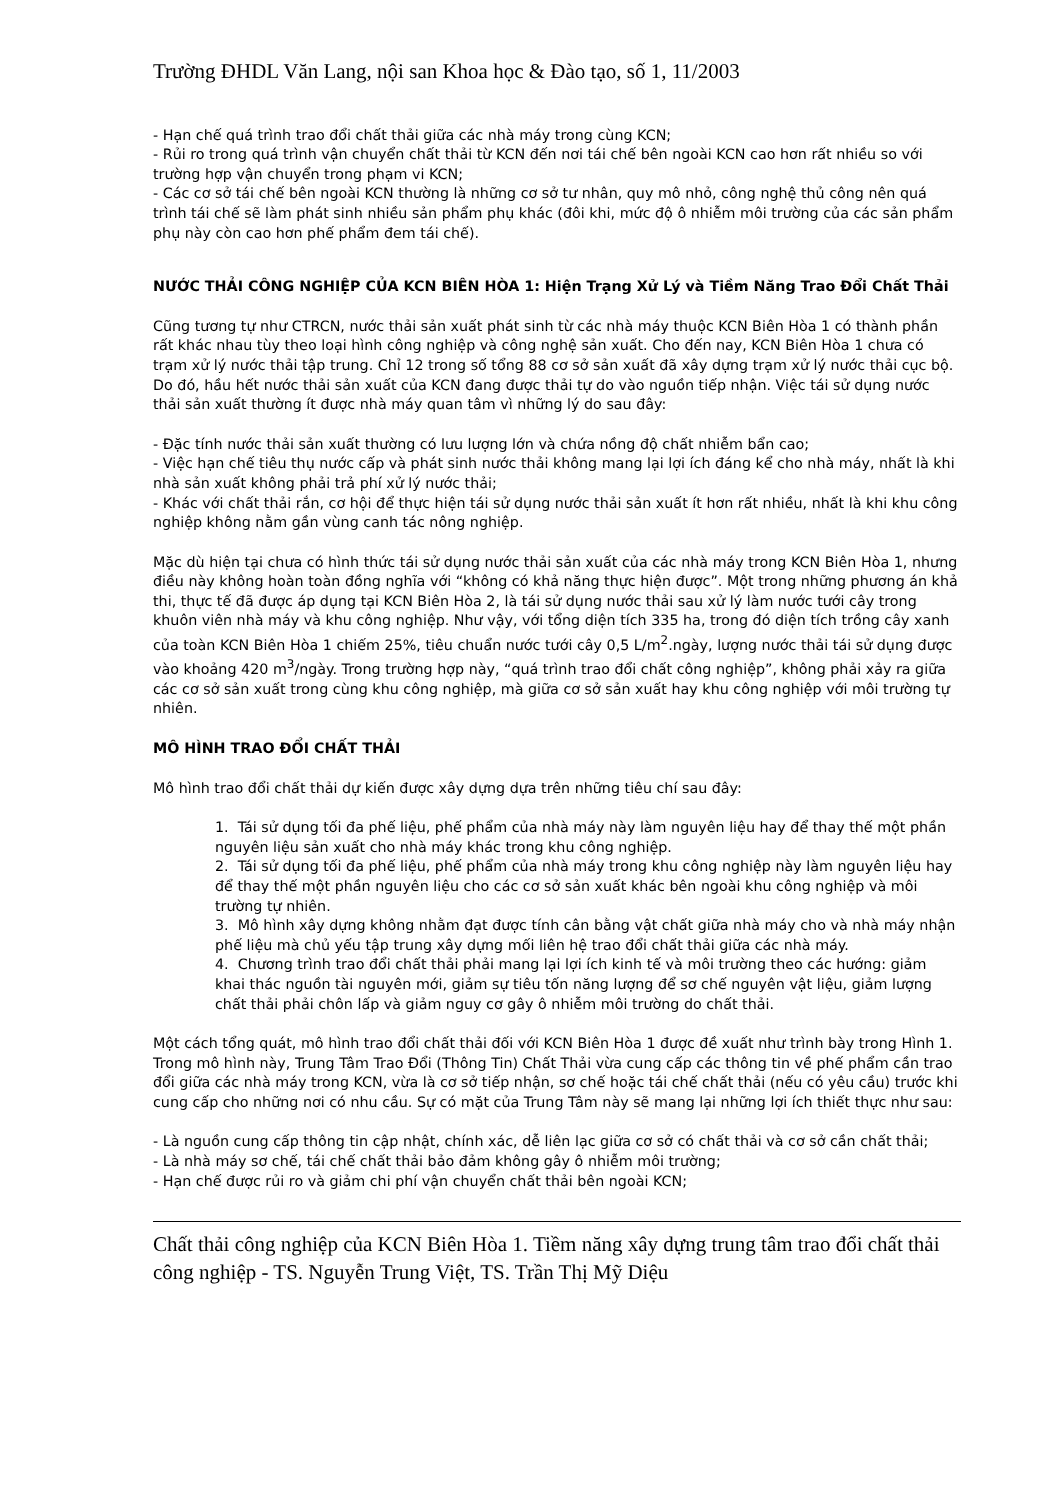Trường ĐHDL Văn Lang, nội san Khoa học & Đào tạo, số 1, 11/2003
- Hạn chế quá trình trao đổi chất thải giữa các nhà máy trong cùng KCN;
- Rủi ro trong quá trình vận chuyển chất thải từ KCN đến nơi tái chế bên ngoài KCN cao hơn rất nhiều so với trường hợp vận chuyển trong phạm vi KCN;
- Các cơ sở tái chế bên ngoài KCN thường là những cơ sở tư nhân, quy mô nhỏ, công nghệ thủ công nên quá trình tái chế sẽ làm phát sinh nhiều sản phẩm phụ khác (đôi khi, mức độ ô nhiễm môi trường của các sản phẩm phụ này còn cao hơn phế phẩm đem tái chế).
NƯỚC THẢI CÔNG NGHIỆP CỦA KCN BIÊN HÒA 1: Hiện Trạng Xử Lý và Tiềm Năng Trao Đổi Chất Thải
Cũng tương tự như CTRCN, nước thải sản xuất phát sinh từ các nhà máy thuộc KCN Biên Hòa 1 có thành phần rất khác nhau tùy theo loại hình công nghiệp và công nghệ sản xuất. Cho đến nay, KCN Biên Hòa 1 chưa có trạm xử lý nước thải tập trung. Chỉ 12 trong số tổng 88 cơ sở sản xuất đã xây dựng trạm xử lý nước thải cục bộ. Do đó, hầu hết nước thải sản xuất của KCN đang được thải tự do vào nguồn tiếp nhận. Việc tái sử dụng nước thải sản xuất thường ít được nhà máy quan tâm vì những lý do sau đây:
- Đặc tính nước thải sản xuất thường có lưu lượng lớn và chứa nồng độ chất nhiễm bẩn cao;
- Việc hạn chế tiêu thụ nước cấp và phát sinh nước thải không mang lại lợi ích đáng kể cho nhà máy, nhất là khi nhà sản xuất không phải trả phí xử lý nước thải;
- Khác với chất thải rắn, cơ hội để thực hiện tái sử dụng nước thải sản xuất ít hơn rất nhiều, nhất là khi khu công nghiệp không nằm gần vùng canh tác nông nghiệp.
Mặc dù hiện tại chưa có hình thức tái sử dụng nước thải sản xuất của các nhà máy trong KCN Biên Hòa 1, nhưng điều này không hoàn toàn đồng nghĩa với “không có khả năng thực hiện được”. Một trong những phương án khả thi, thực tế đã được áp dụng tại KCN Biên Hòa 2, là tái sử dụng nước thải sau xử lý làm nước tưới cây trong khuôn viên nhà máy và khu công nghiệp. Như vậy, với tổng diện tích 335 ha, trong đó diện tích trồng cây xanh của toàn KCN Biên Hòa 1 chiếm 25%, tiêu chuẩn nước tưới cây 0,5 L/m<sup>2</sup>.ngày, lượng nước thải tái sử dụng được vào khoảng 420 m<sup>3</sup>/ngày. Trong trường hợp này, “quá trình trao đổi chất công nghiệp”, không phải xảy ra giữa các cơ sở sản xuất trong cùng khu công nghiệp, mà giữa cơ sở sản xuất hay khu công nghiệp với môi trường tự nhiên.
MÔ HÌNH TRAO ĐỔI CHẤT THẢI
Mô hình trao đổi chất thải dự kiến được xây dựng dựa trên những tiêu chí sau đây:
1. Tái sử dụng tối đa phế liệu, phế phẩm của nhà máy này làm nguyên liệu hay để thay thế một phần nguyên liệu sản xuất cho nhà máy khác trong khu công nghiệp.
2. Tái sử dụng tối đa phế liệu, phế phẩm của nhà máy trong khu công nghiệp này làm nguyên liệu hay để thay thế một phần nguyên liệu cho các cơ sở sản xuất khác bên ngoài khu công nghiệp và môi trường tự nhiên.
3. Mô hình xây dựng không nhằm đạt được tính cân bằng vật chất giữa nhà máy cho và nhà máy nhận phế liệu mà chủ yếu tập trung xây dựng mối liên hệ trao đổi chất thải giữa các nhà máy.
4. Chương trình trao đổi chất thải phải mang lại lợi ích kinh tế và môi trường theo các hướng: giảm khai thác nguồn tài nguyên mới, giảm sự tiêu tốn năng lượng để sơ chế nguyên vật liệu, giảm lượng chất thải phải chôn lấp và giảm nguy cơ gây ô nhiễm môi trường do chất thải.
Một cách tổng quát, mô hình trao đổi chất thải đối với KCN Biên Hòa 1 được đề xuất như trình bày trong Hình 1. Trong mô hình này, Trung Tâm Trao Đổi (Thông Tin) Chất Thải vừa cung cấp các thông tin về phế phẩm cần trao đổi giữa các nhà máy trong KCN, vừa là cơ sở tiếp nhận, sơ chế hoặc tái chế chất thải (nếu có yêu cầu) trước khi cung cấp cho những nơi có nhu cầu. Sự có mặt của Trung Tâm này sẽ mang lại những lợi ích thiết thực như sau:
- Là nguồn cung cấp thông tin cập nhật, chính xác, dễ liên lạc giữa cơ sở có chất thải và cơ sở cần chất thải;
- Là nhà máy sơ chế, tái chế chất thải bảo đảm không gây ô nhiễm môi trường;
- Hạn chế được rủi ro và giảm chi phí vận chuyển chất thải bên ngoài KCN;
Chất thải công nghiệp của KCN Biên Hòa 1. Tiềm năng xây dựng trung tâm trao đổi chất thải công nghiệp - TS. Nguyễn Trung Việt, TS. Trần Thị Mỹ Diệu